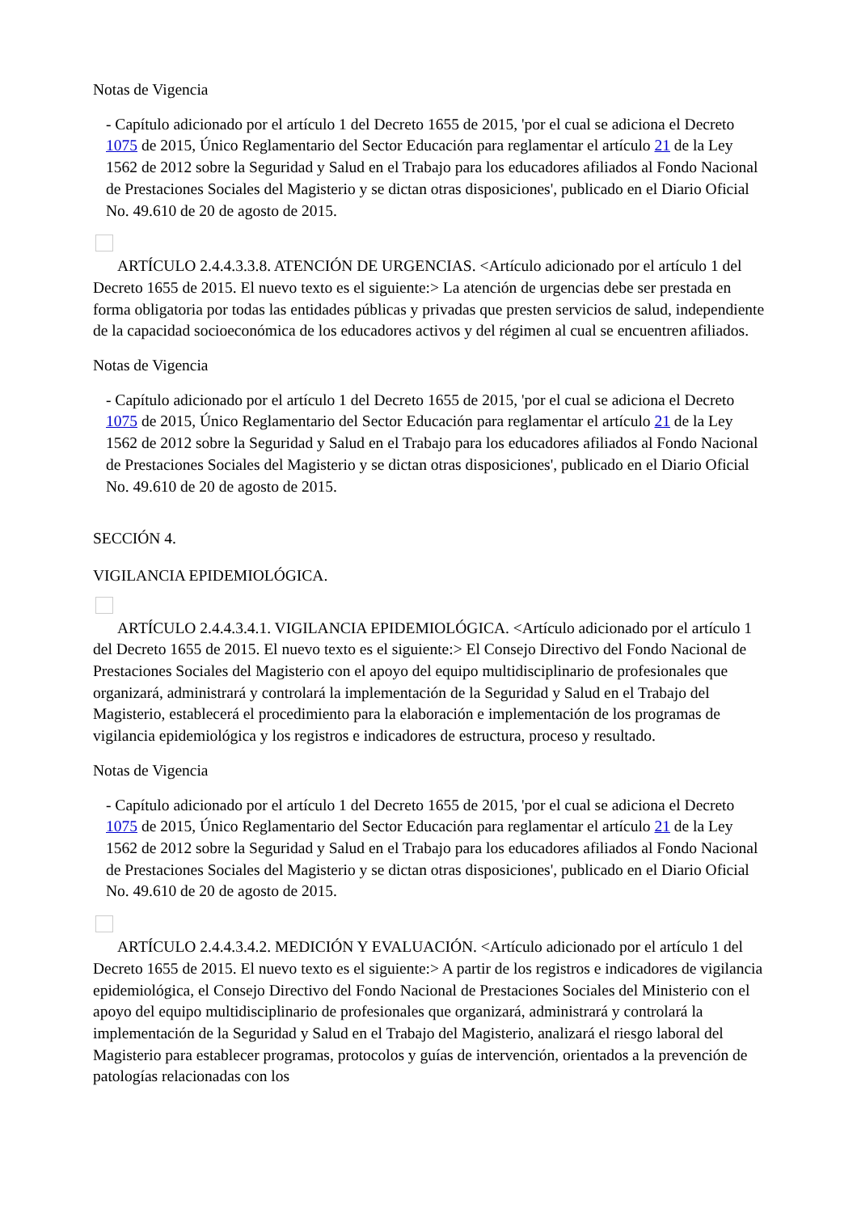Notas de Vigencia
- Capítulo adicionado por el artículo 1 del Decreto 1655 de 2015, 'por el cual se adiciona el Decreto 1075 de 2015, Único Reglamentario del Sector Educación para reglamentar el artículo 21 de la Ley 1562 de 2012 sobre la Seguridad y Salud en el Trabajo para los educadores afiliados al Fondo Nacional de Prestaciones Sociales del Magisterio y se dictan otras disposiciones', publicado en el Diario Oficial No. 49.610 de 20 de agosto de 2015.
ARTÍCULO 2.4.4.3.3.8. ATENCIÓN DE URGENCIAS. <Artículo adicionado por el artículo 1 del Decreto 1655 de 2015. El nuevo texto es el siguiente:> La atención de urgencias debe ser prestada en forma obligatoria por todas las entidades públicas y privadas que presten servicios de salud, independiente de la capacidad socioeconómica de los educadores activos y del régimen al cual se encuentren afiliados.
Notas de Vigencia
- Capítulo adicionado por el artículo 1 del Decreto 1655 de 2015, 'por el cual se adiciona el Decreto 1075 de 2015, Único Reglamentario del Sector Educación para reglamentar el artículo 21 de la Ley 1562 de 2012 sobre la Seguridad y Salud en el Trabajo para los educadores afiliados al Fondo Nacional de Prestaciones Sociales del Magisterio y se dictan otras disposiciones', publicado en el Diario Oficial No. 49.610 de 20 de agosto de 2015.
SECCIÓN 4.
VIGILANCIA EPIDEMIOLÓGICA.
ARTÍCULO 2.4.4.3.4.1. VIGILANCIA EPIDEMIOLÓGICA. <Artículo adicionado por el artículo 1 del Decreto 1655 de 2015. El nuevo texto es el siguiente:> El Consejo Directivo del Fondo Nacional de Prestaciones Sociales del Magisterio con el apoyo del equipo multidisciplinario de profesionales que organizará, administrará y controlará la implementación de la Seguridad y Salud en el Trabajo del Magisterio, establecerá el procedimiento para la elaboración e implementación de los programas de vigilancia epidemiológica y los registros e indicadores de estructura, proceso y resultado.
Notas de Vigencia
- Capítulo adicionado por el artículo 1 del Decreto 1655 de 2015, 'por el cual se adiciona el Decreto 1075 de 2015, Único Reglamentario del Sector Educación para reglamentar el artículo 21 de la Ley 1562 de 2012 sobre la Seguridad y Salud en el Trabajo para los educadores afiliados al Fondo Nacional de Prestaciones Sociales del Magisterio y se dictan otras disposiciones', publicado en el Diario Oficial No. 49.610 de 20 de agosto de 2015.
ARTÍCULO 2.4.4.3.4.2. MEDICIÓN Y EVALUACIÓN. <Artículo adicionado por el artículo 1 del Decreto 1655 de 2015. El nuevo texto es el siguiente:> A partir de los registros e indicadores de vigilancia epidemiológica, el Consejo Directivo del Fondo Nacional de Prestaciones Sociales del Ministerio con el apoyo del equipo multidisciplinario de profesionales que organizará, administrará y controlará la implementación de la Seguridad y Salud en el Trabajo del Magisterio, analizará el riesgo laboral del Magisterio para establecer programas, protocolos y guías de intervención, orientados a la prevención de patologías relacionadas con los